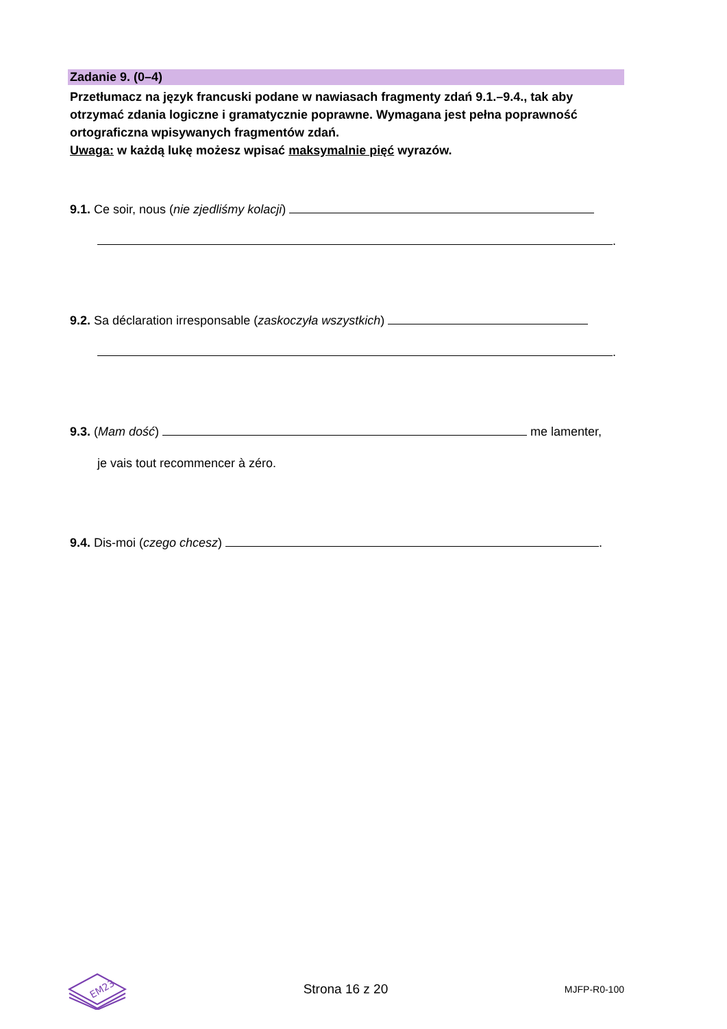Zadanie 9. (0–4)
Przetłumacz na język francuski podane w nawiasach fragmenty zdań 9.1.–9.4., tak aby otrzymać zdania logiczne i gramatycznie poprawne. Wymagana jest pełna poprawność ortograficzna wpisywanych fragmentów zdań.
Uwaga: w każdą lukę możesz wpisać maksymalnie pięć wyrazów.
9.1. Ce soir, nous (nie zjedliśmy kolacji)
.
9.2. Sa déclaration irresponsable (zaskoczyła wszystkich)
.
9.3. (Mam dość) me lamenter,
je vais tout recommencer à zéro.
9.4. Dis-moi (czego chcesz) .
EM23
Strona 16 z 20
MJFP-R0-100